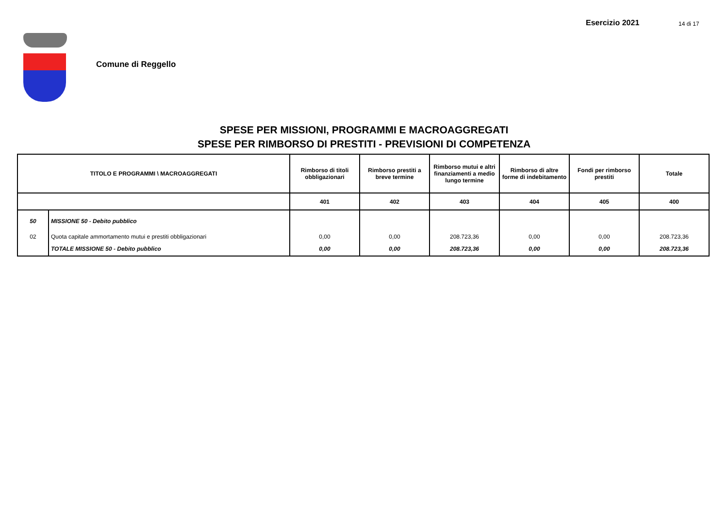Esercizio 2021 14 di 17
Comune di Reggello
SPESE PER MISSIONI, PROGRAMMI E MACROAGGREGATI
SPESE PER RIMBORSO DI PRESTITI - PREVISIONI DI COMPETENZA
| TITOLO E PROGRAMMI \ MACROAGGREGATI | | Rimborso di titoli obbligazionari | Rimborso prestiti a breve termine | Rimborso mutui e altri finanziamenti a medio lungo termine | Rimborso di altre forme di indebitamento | Fondi per rimborso prestiti | Totale |
| --- | --- | --- | --- | --- | --- | --- | --- |
| | | 401 | 402 | 403 | 404 | 405 | 400 |
| 50 | MISSIONE 50 - Debito pubblico | | | | | | |
| 02 | Quota capitale ammortamento mutui e prestiti obbligazionari | 0,00 | 0,00 | 208.723,36 | 0,00 | 0,00 | 208.723,36 |
| | TOTALE MISSIONE 50 - Debito pubblico | 0,00 | 0,00 | 208.723,36 | 0,00 | 0,00 | 208.723,36 |